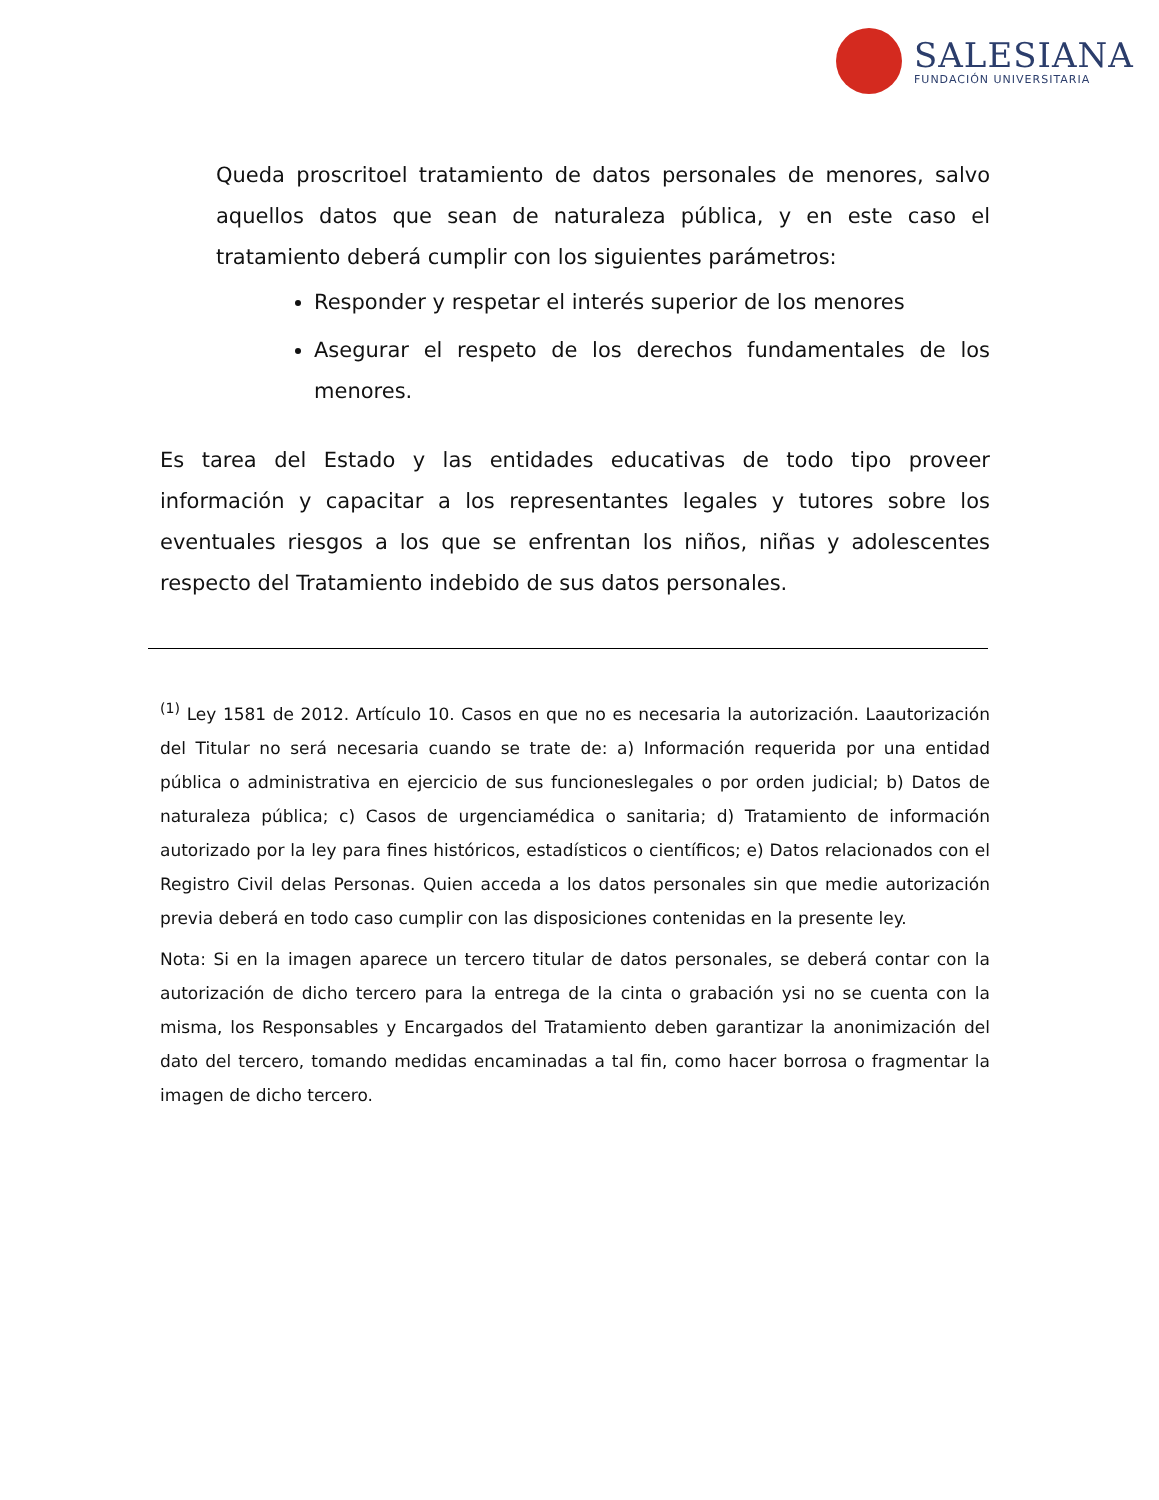SALESIANA
FUNDACIÓN UNIVERSITARIA
Queda proscritoel tratamiento de datos personales de menores, salvo aquellos datos que sean de naturaleza pública, y en este caso el tratamiento deberá cumplir con los siguientes parámetros:
Responder y respetar el interés superior de los menores
Asegurar el respeto de los derechos fundamentales de los menores.
Es tarea del Estado y las entidades educativas de todo tipo proveer información y capacitar a los representantes legales y tutores sobre los eventuales riesgos a los que se enfrentan los niños, niñas y adolescentes respecto del Tratamiento indebido de sus datos personales.
<sup>(1)</sup> Ley 1581 de 2012. Artículo 10. Casos en que no es necesaria la autorización. Laautorización del Titular no será necesaria cuando se trate de: a) Información requerida por una entidad pública o administrativa en ejercicio de sus funcioneslegales o por orden judicial; b) Datos de naturaleza pública; c) Casos de urgenciamédica o sanitaria; d) Tratamiento de información autorizado por la ley para fines históricos, estadísticos o científicos; e) Datos relacionados con el Registro Civil delas Personas. Quien acceda a los datos personales sin que medie autorización previa deberá en todo caso cumplir con las disposiciones contenidas en la presente ley.
Nota: Si en la imagen aparece un tercero titular de datos personales, se deberá contar con la autorización de dicho tercero para la entrega de la cinta o grabación ysi no se cuenta con la misma, los Responsables y Encargados del Tratamiento deben garantizar la anonimización del dato del tercero, tomando medidas encaminadas a tal fin, como hacer borrosa o fragmentar la imagen de dicho tercero.